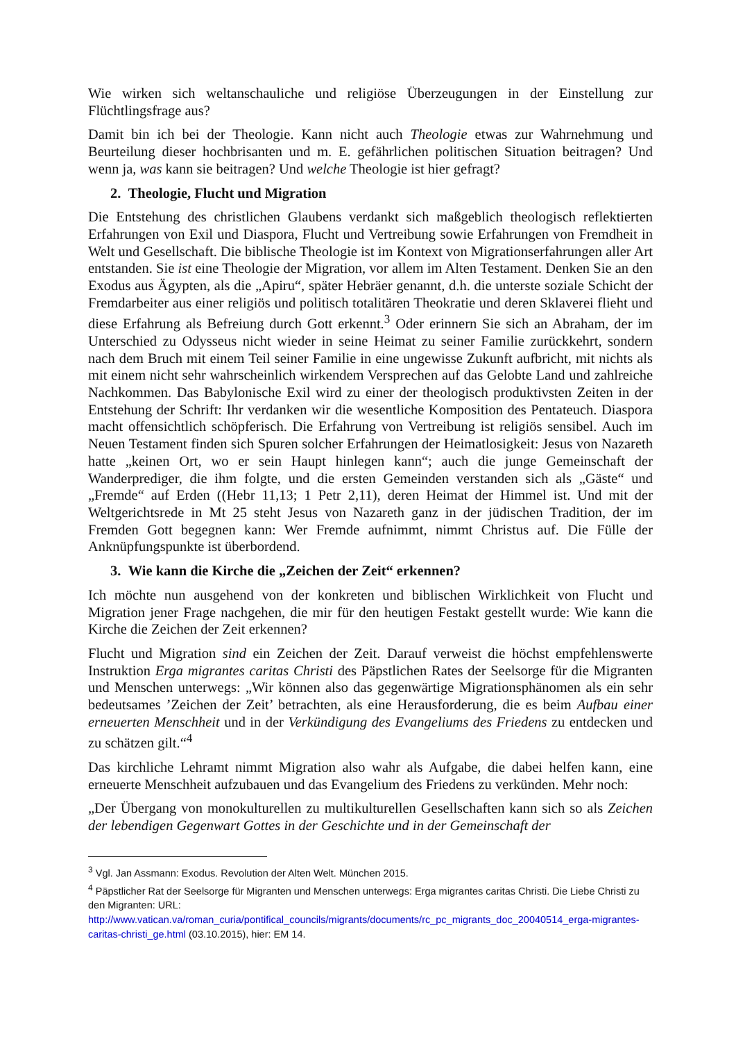Wie wirken sich weltanschauliche und religiöse Überzeugungen in der Einstellung zur Flüchtlingsfrage aus?
Damit bin ich bei der Theologie. Kann nicht auch Theologie etwas zur Wahrnehmung und Beurteilung dieser hochbrisanten und m. E. gefährlichen politischen Situation beitragen? Und wenn ja, was kann sie beitragen? Und welche Theologie ist hier gefragt?
2. Theologie, Flucht und Migration
Die Entstehung des christlichen Glaubens verdankt sich maßgeblich theologisch reflektierten Erfahrungen von Exil und Diaspora, Flucht und Vertreibung sowie Erfahrungen von Fremdheit in Welt und Gesellschaft. Die biblische Theologie ist im Kontext von Migrationserfahrungen aller Art entstanden. Sie ist eine Theologie der Migration, vor allem im Alten Testament. Denken Sie an den Exodus aus Ägypten, als die „Apiru“, später Hebräer genannt, d.h. die unterste soziale Schicht der Fremdarbeiter aus einer religiös und politisch totalitären Theokratie und deren Sklaverei flieht und diese Erfahrung als Befreiung durch Gott erkennt.<sup>3</sup> Oder erinnern Sie sich an Abraham, der im Unterschied zu Odysseus nicht wieder in seine Heimat zu seiner Familie zurückkehrt, sondern nach dem Bruch mit einem Teil seiner Familie in eine ungewisse Zukunft aufbricht, mit nichts als mit einem nicht sehr wahrscheinlich wirkendem Versprechen auf das Gelobte Land und zahlreiche Nachkommen. Das Babylonische Exil wird zu einer der theologisch produktivsten Zeiten in der Entstehung der Schrift: Ihr verdanken wir die wesentliche Komposition des Pentateuch. Diaspora macht offensichtlich schöpferisch. Die Erfahrung von Vertreibung ist religiös sensibel. Auch im Neuen Testament finden sich Spuren solcher Erfahrungen der Heimatlosigkeit: Jesus von Nazareth hatte „keinen Ort, wo er sein Haupt hinlegen kann“; auch die junge Gemeinschaft der Wanderprediger, die ihm folgte, und die ersten Gemeinden verstanden sich als „Gäste“ und „Fremde“ auf Erden ((Hebr 11,13; 1 Petr 2,11), deren Heimat der Himmel ist. Und mit der Weltgerichtsrede in Mt 25 steht Jesus von Nazareth ganz in der jüdischen Tradition, der im Fremden Gott begegnen kann: Wer Fremde aufnimmt, nimmt Christus auf. Die Fülle der Anknüpfungspunkte ist überbordend.
3. Wie kann die Kirche die „Zeichen der Zeit“ erkennen?
Ich möchte nun ausgehend von der konkreten und biblischen Wirklichkeit von Flucht und Migration jener Frage nachgehen, die mir für den heutigen Festakt gestellt wurde: Wie kann die Kirche die Zeichen der Zeit erkennen?
Flucht und Migration sind ein Zeichen der Zeit. Darauf verweist die höchst empfehlenswerte Instruktion Erga migrantes caritas Christi des Päpstlichen Rates der Seelsorge für die Migranten und Menschen unterwegs: „Wir können also das gegenwärtige Migrationsphänomen als ein sehr bedeutsames ’Zeichen der Zeit’ betrachten, als eine Herausforderung, die es beim Aufbau einer erneuerten Menschheit und in der Verkündigung des Evangeliums des Friedens zu entdecken und zu schätzen gilt.“<sup>4</sup>
Das kirchliche Lehramt nimmt Migration also wahr als Aufgabe, die dabei helfen kann, eine erneuerte Menschheit aufzubauen und das Evangelium des Friedens zu verkünden. Mehr noch:
„Der Übergang von monokulturellen zu multikulturellen Gesellschaften kann sich so als Zeichen der lebendigen Gegenwart Gottes in der Geschichte und in der Gemeinschaft der
<sup>3</sup> Vgl. Jan Assmann: Exodus. Revolution der Alten Welt. München 2015.
<sup>4</sup> Päpstlicher Rat der Seelsorge für Migranten und Menschen unterwegs: Erga migrantes caritas Christi. Die Liebe Christi zu den Migranten: URL: http://www.vatican.va/roman_curia/pontifical_councils/migrants/documents/rc_pc_migrants_doc_20040514_erga-migrantes-caritas-christi_ge.html (03.10.2015), hier: EM 14.